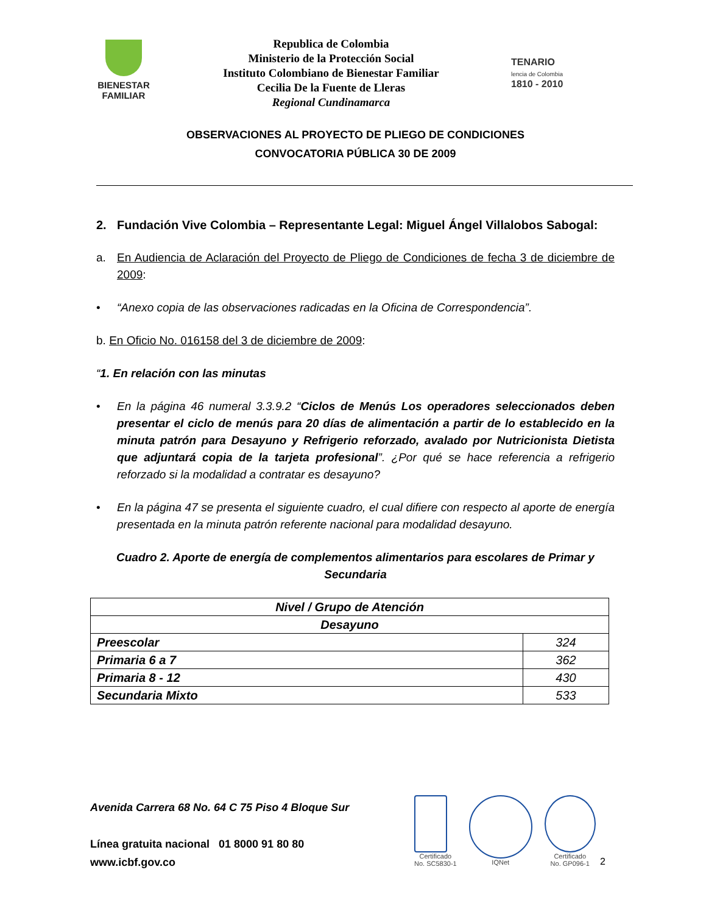BIENESTAR
FAMILIAR
Republica de Colombia
Ministerio de la Protección Social
Instituto Colombiano de Bienestar Familiar
Cecilia De la Fuente de Lleras
Regional Cundinamarca
TENARIO
lencia de Colombia
1810 - 2010
OBSERVACIONES AL PROYECTO DE PLIEGO DE CONDICIONES
CONVOCATORIA PÚBLICA 30 DE 2009
2. Fundación Vive Colombia – Representante Legal: Miguel Ángel Villalobos Sabogal:
a. En Audiencia de Aclaración del Proyecto de Pliego de Condiciones de fecha 3 de diciembre de 2009:
• “Anexo copia de las observaciones radicadas en la Oficina de Correspondencia”.
b. En Oficio No. 016158 del 3 de diciembre de 2009:
“1. En relación con las minutas
• En la página 46 numeral 3.3.9.2 “Ciclos de Menús Los operadores seleccionados deben presentar el ciclo de menús para 20 días de alimentación a partir de lo establecido en la minuta patrón para Desayuno y Refrigerio reforzado, avalado por Nutricionista Dietista que adjuntará copia de la tarjeta profesional”. ¿Por qué se hace referencia a refrigerio reforzado si la modalidad a contratar es desayuno?
• En la página 47 se presenta el siguiente cuadro, el cual difiere con respecto al aporte de energía presentada en la minuta patrón referente nacional para modalidad desayuno.
Cuadro 2. Aporte de energía de complementos alimentarios para escolares de Primar y Secundaria
| Nivel / Grupo de Atención | |
| Desayuno | |
| Preescolar | 324 |
| Primaria 6 a 7 | 362 |
| Primaria 8 - 12 | 430 |
| Secundaria Mixto | 533 |
Avenida Carrera 68 No. 64 C 75 Piso 4 Bloque Sur
Línea gratuita nacional 01 8000 91 80 80
www.icbf.gov.co
Certificado
No. SC5830-1
IQNet Certificado
No. GP096-1
2